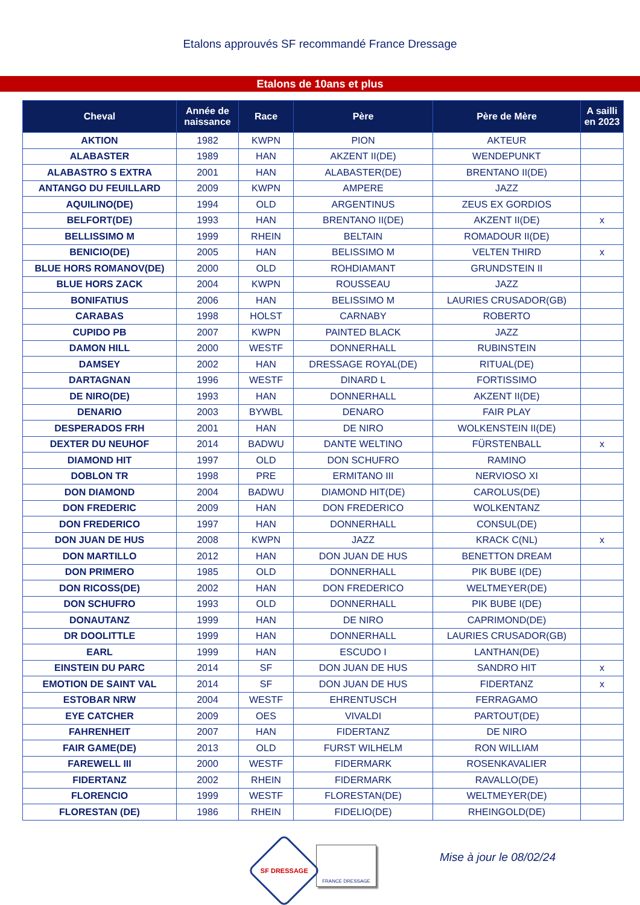Etalons approuvés SF recommandé France Dressage
Etalons de 10ans et plus
| Cheval | Année de naissance | Race | Père | Père de Mère | A sailli en 2023 |
| --- | --- | --- | --- | --- | --- |
| AKTION | 1982 | KWPN | PION | AKTEUR | |
| ALABASTER | 1989 | HAN | AKZENT II(DE) | WENDEPUNKT | |
| ALABASTRO S EXTRA | 2001 | HAN | ALABASTER(DE) | BRENTANO II(DE) | |
| ANTANGO DU FEUILLARD | 2009 | KWPN | AMPERE | JAZZ | |
| AQUILINO(DE) | 1994 | OLD | ARGENTINUS | ZEUS EX GORDIOS | |
| BELFORT(DE) | 1993 | HAN | BRENTANO II(DE) | AKZENT II(DE) | x |
| BELLISSIMO M | 1999 | RHEIN | BELTAIN | ROMADOUR II(DE) | |
| BENICIO(DE) | 2005 | HAN | BELISSIMO M | VELTEN THIRD | x |
| BLUE HORS ROMANOV(DE) | 2000 | OLD | ROHDIAMANT | GRUNDSTEIN II | |
| BLUE HORS ZACK | 2004 | KWPN | ROUSSEAU | JAZZ | |
| BONIFATIUS | 2006 | HAN | BELISSIMO M | LAURIES CRUSADOR(GB) | |
| CARABAS | 1998 | HOLST | CARNABY | ROBERTO | |
| CUPIDO PB | 2007 | KWPN | PAINTED BLACK | JAZZ | |
| DAMON HILL | 2000 | WESTF | DONNERHALL | RUBINSTEIN | |
| DAMSEY | 2002 | HAN | DRESSAGE ROYAL(DE) | RITUAL(DE) | |
| DARTAGNAN | 1996 | WESTF | DINARD L | FORTISSIMO | |
| DE NIRO(DE) | 1993 | HAN | DONNERHALL | AKZENT II(DE) | |
| DENARIO | 2003 | BYWBL | DENARO | FAIR PLAY | |
| DESPERADOS FRH | 2001 | HAN | DE NIRO | WOLKENSTEIN II(DE) | |
| DEXTER DU NEUHOF | 2014 | BADWU | DANTE WELTINO | FÜRSTENBALL | x |
| DIAMOND HIT | 1997 | OLD | DON SCHUFRO | RAMINO | |
| DOBLON TR | 1998 | PRE | ERMITANO III | NERVIOSO XI | |
| DON DIAMOND | 2004 | BADWU | DIAMOND HIT(DE) | CAROLUS(DE) | |
| DON FREDERIC | 2009 | HAN | DON FREDERICO | WOLKENTANZ | |
| DON FREDERICO | 1997 | HAN | DONNERHALL | CONSUL(DE) | |
| DON JUAN DE HUS | 2008 | KWPN | JAZZ | KRACK C(NL) | x |
| DON MARTILLO | 2012 | HAN | DON JUAN DE HUS | BENETTON DREAM | |
| DON PRIMERO | 1985 | OLD | DONNERHALL | PIK BUBE I(DE) | |
| DON RICOSS(DE) | 2002 | HAN | DON FREDERICO | WELTMEYER(DE) | |
| DON SCHUFRO | 1993 | OLD | DONNERHALL | PIK BUBE I(DE) | |
| DONAUTANZ | 1999 | HAN | DE NIRO | CAPRIMOND(DE) | |
| DR DOOLITTLE | 1999 | HAN | DONNERHALL | LAURIES CRUSADOR(GB) | |
| EARL | 1999 | HAN | ESCUDO I | LANTHAN(DE) | |
| EINSTEIN DU PARC | 2014 | SF | DON JUAN DE HUS | SANDRO HIT | x |
| EMOTION DE SAINT VAL | 2014 | SF | DON JUAN DE HUS | FIDERTANZ | x |
| ESTOBAR NRW | 2004 | WESTF | EHRENTUSCH | FERRAGAMO | |
| EYE CATCHER | 2009 | OES | VIVALDI | PARTOUT(DE) | |
| FAHRENHEIT | 2007 | HAN | FIDERTANZ | DE NIRO | |
| FAIR GAME(DE) | 2013 | OLD | FURST WILHELM | RON WILLIAM | |
| FAREWELL III | 2000 | WESTF | FIDERMARK | ROSENKAVALIER | |
| FIDERTANZ | 2002 | RHEIN | FIDERMARK | RAVALLO(DE) | |
| FLORENCIO | 1999 | WESTF | FLORESTAN(DE) | WELTMEYER(DE) | |
| FLORESTAN (DE) | 1986 | RHEIN | FIDELIO(DE) | RHEINGOLD(DE) | |
SF DRESSAGE
FRANCE DRESSAGE
Mise à jour le 08/02/24